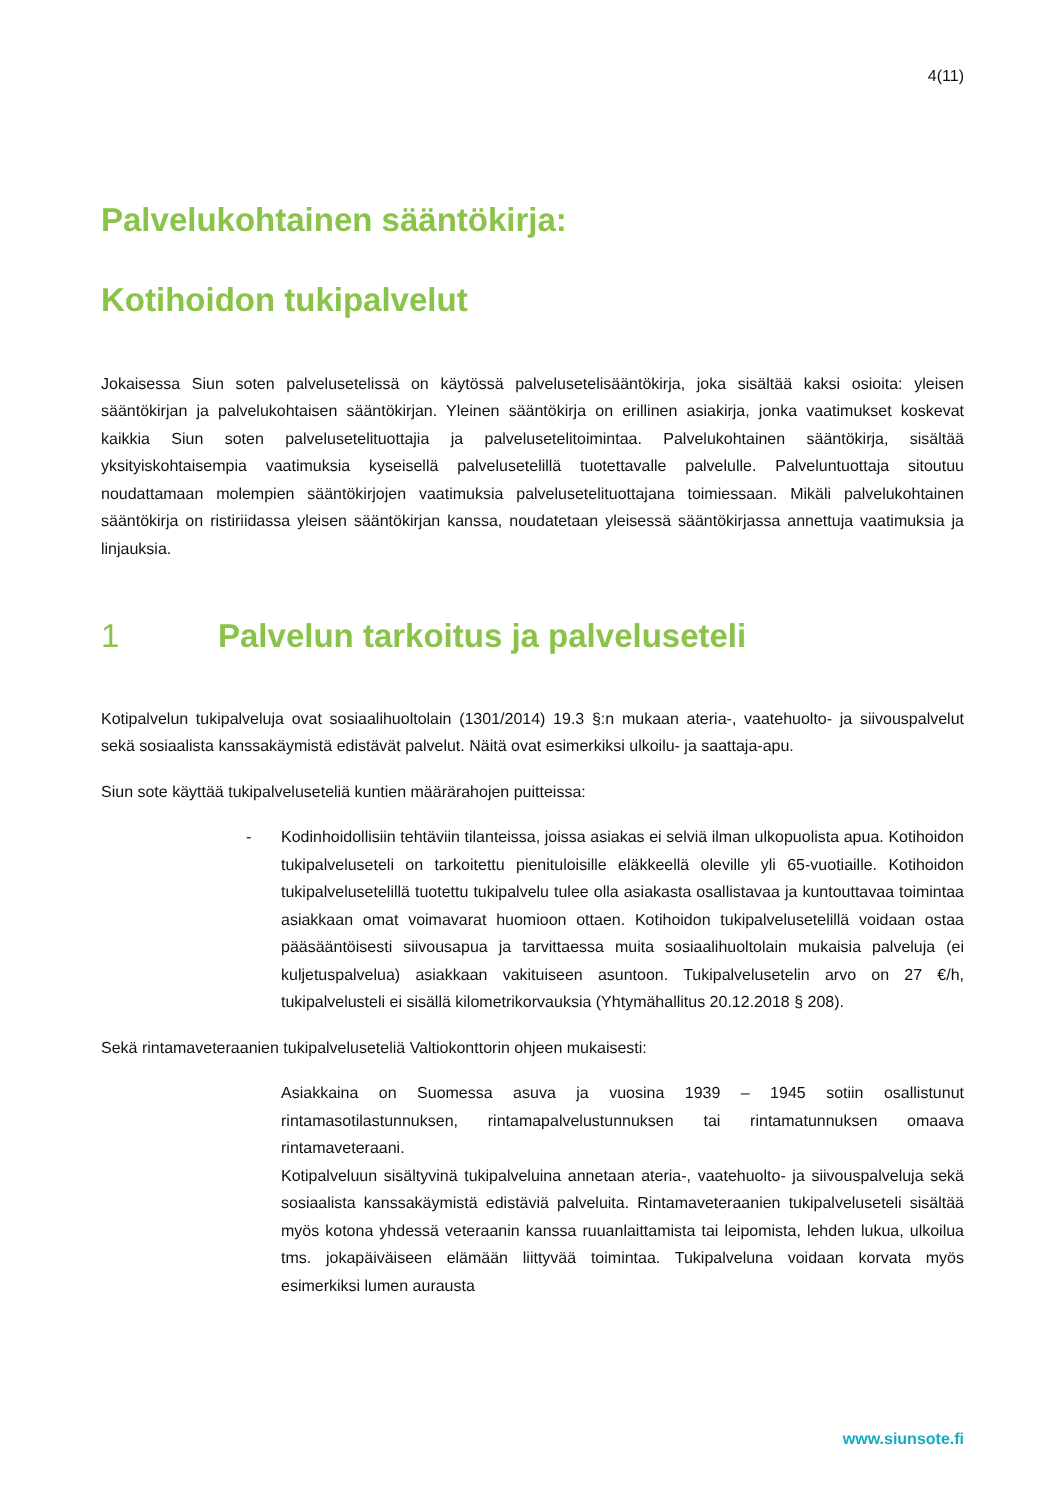4(11)
Palvelukohtainen sääntökirja:
Kotihoidon tukipalvelut
Jokaisessa Siun soten palvelusetelissä on käytössä palvelusetelisääntökirja, joka sisältää kaksi osioita: yleisen sääntökirjan ja palvelukohtaisen sääntökirjan. Yleinen sääntökirja on erillinen asiakirja, jonka vaatimukset koskevat kaikkia Siun soten palvelusetelituottajia ja palvelusetelitoimintaa. Palvelukohtainen sääntökirja, sisältää yksityiskohtaisempia vaatimuksia kyseisellä palvelusetelillä tuotettavalle palvelulle. Palveluntuottaja sitoutuu noudattamaan molempien sääntökirjojen vaatimuksia palvelusetelituottajana toimiessaan. Mikäli palvelukohtainen sääntökirja on ristiriidassa yleisen sääntökirjan kanssa, noudatetaan yleisessä sääntökirjassa annettuja vaatimuksia ja linjauksia.
1 Palvelun tarkoitus ja palveluseteli
Kotipalvelun tukipalveluja ovat sosiaalihuoltolain (1301/2014) 19.3 §:n mukaan ateria-, vaatehuolto- ja siivouspalvelut sekä sosiaalista kanssakäymistä edistävät palvelut. Näitä ovat esimerkiksi ulkoilu- ja saattaja-apu.
Siun sote käyttää tukipalveluseteliä kuntien määrärahojen puitteissa:
- Kodinhoidollisiin tehtäviin tilanteissa, joissa asiakas ei selviä ilman ulkopuolista apua. Kotihoidon tukipalveluseteli on tarkoitettu pienituloisille eläkkeellä oleville yli 65-vuotiaille. Kotihoidon tukipalvelusetelillä tuotettu tukipalvelu tulee olla asiakasta osallistavaa ja kuntouttavaa toimintaa asiakkaan omat voimavarat huomioon ottaen. Kotihoidon tukipalvelusetelillä voidaan ostaa pääsääntöisesti siivousapua ja tarvittaessa muita sosiaalihuoltolain mukaisia palveluja (ei kuljetuspalvelua) asiakkaan vakituiseen asuntoon. Tukipalvelusetelin arvo on 27 €/h, tukipalvelusteli ei sisällä kilometrikorvauksia (Yhtymähallitus 20.12.2018 § 208).
Sekä rintamaveteraanien tukipalveluseteliä Valtiokonttorin ohjeen mukaisesti:
Asiakkaina on Suomessa asuva ja vuosina 1939 – 1945 sotiin osallistunut rintamasotilastunnuksen, rintamapalvelustunnuksen tai rintamatunnuksen omaava rintamaveteraani.
Kotipalveluun sisältyvinä tukipalveluina annetaan ateria-, vaatehuolto- ja siivouspalveluja sekä sosiaalista kanssakäymistä edistäviä palveluita. Rintamaveteraanien tukipalveluseteli sisältää myös kotona yhdessä veteraanin kanssa ruuanlaittamista tai leipomista, lehden lukua, ulkoilua tms. jokapäiväiseen elämään liittyvää toimintaa. Tukipalveluna voidaan korvata myös esimerkiksi lumen aurausta
www.siunsote.fi